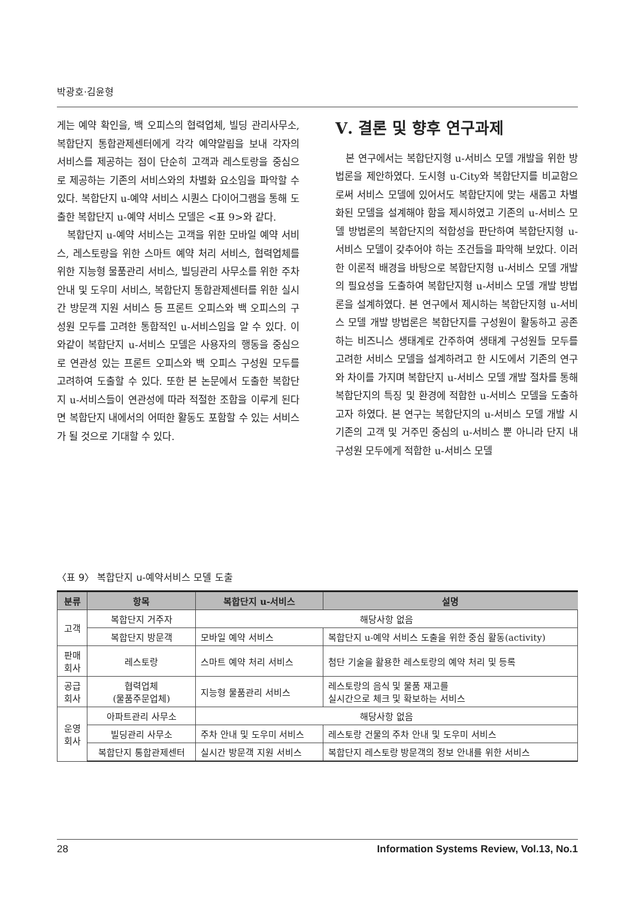박광호·김윤형
게는 예약 확인을, 백 오피스의 협력업체, 빌딩 관리사무소, 복합단지 통합관제센터에게 각각 예약알림을 보내 각자의 서비스를 제공하는 점이 단순히 고객과 레스토랑을 중심으로 제공하는 기존의 서비스와의 차별화 요소임을 파악할 수 있다. 복합단지 u-예약 서비스 시퀀스 다이어그램을 통해 도출한 복합단지 u-예약 서비스 모델은 <표 9>와 같다.
복합단지 u-예약 서비스는 고객을 위한 모바일 예약 서비스, 레스토랑을 위한 스마트 예약 처리 서비스, 협력업체를 위한 지능형 물품관리 서비스, 빌딩관리 사무소를 위한 주차 안내 및 도우미 서비스, 복합단지 통합관제센터를 위한 실시간 방문객 지원 서비스 등 프론트 오피스와 백 오피스의 구성원 모두를 고려한 통합적인 u-서비스임을 알 수 있다. 이와같이 복합단지 u-서비스 모델은 사용자의 행동을 중심으로 연관성 있는 프론트 오피스와 백 오피스 구성원 모두를 고려하여 도출할 수 있다. 또한 본 논문에서 도출한 복합단지 u-서비스들이 연관성에 따라 적절한 조합을 이루게 된다면 복합단지 내에서의 어떠한 활동도 포함할 수 있는 서비스가 될 것으로 기대할 수 있다.
Ⅴ. 결론 및 향후 연구과제
본 연구에서는 복합단지형 u-서비스 모델 개발을 위한 방법론을 제안하였다. 도시형 u-City와 복합단지를 비교함으로써 서비스 모델에 있어서도 복합단지에 맞는 새롭고 차별화된 모델을 설계해야 함을 제시하였고 기존의 u-서비스 모델 방법론의 복합단지의 적합성을 판단하여 복합단지형 u-서비스 모델이 갖추어야 하는 조건들을 파악해 보았다. 이러한 이론적 배경을 바탕으로 복합단지형 u-서비스 모델 개발의 필요성을 도출하여 복합단지형 u-서비스 모델 개발 방법론을 설계하였다. 본 연구에서 제시하는 복합단지형 u-서비스 모델 개발 방법론은 복합단지를 구성원이 활동하고 공존하는 비즈니스 생태계로 간주하여 생태계 구성원들 모두를 고려한 서비스 모델을 설계하려고 한 시도에서 기존의 연구와 차이를 가지며 복합단지 u-서비스 모델 개발 절차를 통해 복합단지의 특징 및 환경에 적합한 u-서비스 모델을 도출하고자 하였다. 본 연구는 복합단지의 u-서비스 모델 개발 시 기존의 고객 및 거주민 중심의 u-서비스 뿐 아니라 단지 내 구성원 모두에게 적합한 u-서비스 모델
〈표 9〉 복합단지 u-예약서비스 모델 도출
| 분류 | 항목 | 복합단지 u-서비스 | 설명 |
| --- | --- | --- | --- |
| 고객 | 복합단지 거주자 | 해당사항 없음 | |
| | 복합단지 방문객 | 모바일 예약 서비스 | 복합단지 u-예약 서비스 도출을 위한 중심 활동(activity) |
| 판매 회사 | 레스토랑 | 스마트 예약 처리 서비스 | 첨단 기술을 활용한 레스토랑의 예약 처리 및 등록 |
| 공급 회사 | 협력업체 (물품주문업체) | 지능형 물품관리 서비스 | 레스토랑의 음식 및 물품 재고를 실시간으로 체크 및 확보하는 서비스 |
| 운영 회사 | 아파트관리 사무소 | 해당사항 없음 | |
| | 빌딩관리 사무소 | 주차 안내 및 도우미 서비스 | 레스토랑 건물의 주차 안내 및 도우미 서비스 |
| | 복합단지 통합관제센터 | 실시간 방문객 지원 서비스 | 복합단지 레스토랑 방문객의 정보 안내를 위한 서비스 |
28 Information Systems Review, Vol.13, No.1